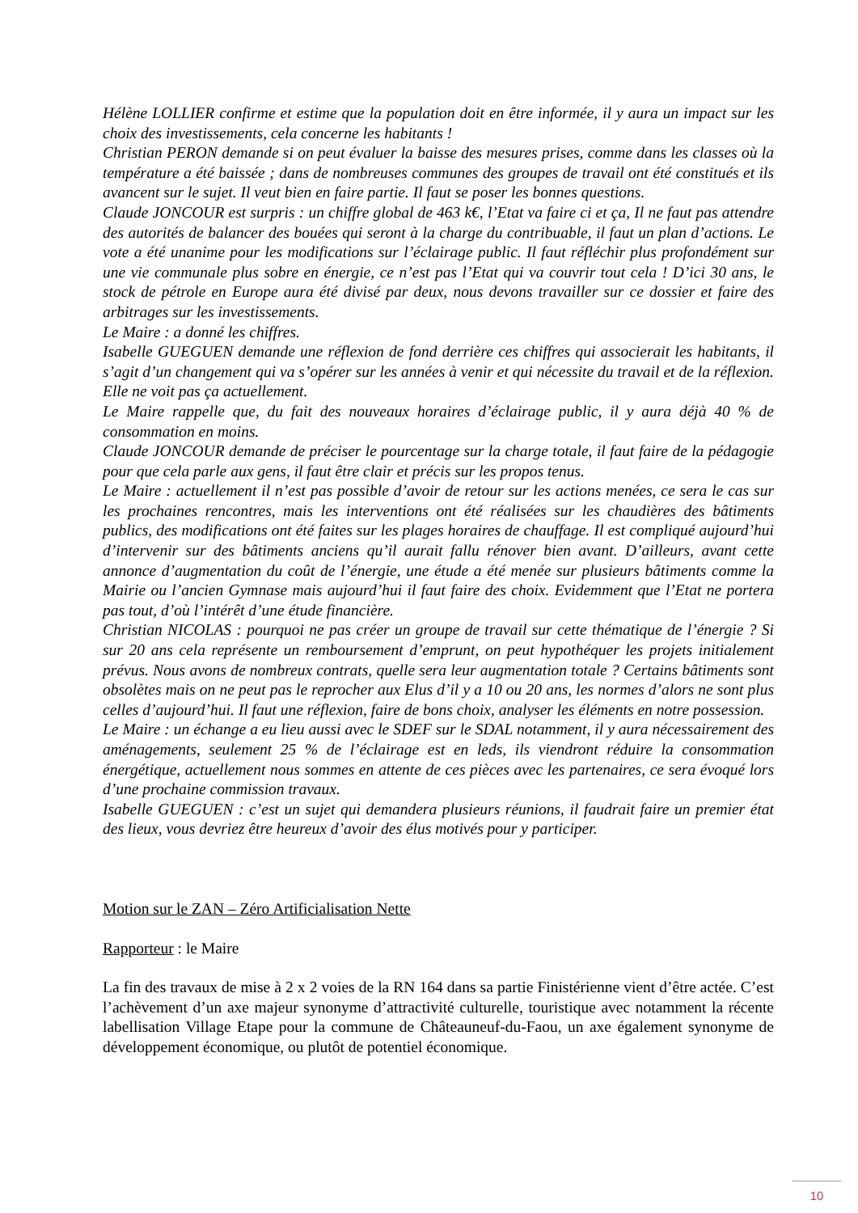Hélène LOLLIER confirme et estime que la population doit en être informée, il y aura un impact sur les choix des investissements, cela concerne les habitants !
Christian PERON demande si on peut évaluer la baisse des mesures prises, comme dans les classes où la température a été baissée ; dans de nombreuses communes des groupes de travail ont été constitués et ils avancent sur le sujet. Il veut bien en faire partie. Il faut se poser les bonnes questions.
Claude JONCOUR est surpris : un chiffre global de 463 k€, l’Etat va faire ci et ça, Il ne faut pas attendre des autorités de balancer des bouées qui seront à la charge du contribuable, il faut un plan d’actions. Le vote a été unanime pour les modifications sur l’éclairage public. Il faut réfléchir plus profondément sur une vie communale plus sobre en énergie, ce n’est pas l’Etat qui va couvrir tout cela ! D’ici 30 ans, le stock de pétrole en Europe aura été divisé par deux, nous devons travailler sur ce dossier et faire des arbitrages sur les investissements.
Le Maire : a donné les chiffres.
Isabelle GUEGUEN demande une réflexion de fond derrière ces chiffres qui associerait les habitants, il s’agit d’un changement qui va s’opérer sur les années à venir et qui nécessite du travail et de la réflexion. Elle ne voit pas ça actuellement.
Le Maire rappelle que, du fait des nouveaux horaires d’éclairage public, il y aura déjà 40 % de consommation en moins.
Claude JONCOUR demande de préciser le pourcentage sur la charge totale, il faut faire de la pédagogie pour que cela parle aux gens, il faut être clair et précis sur les propos tenus.
Le Maire : actuellement il n’est pas possible d’avoir de retour sur les actions menées, ce sera le cas sur les prochaines rencontres, mais les interventions ont été réalisées sur les chaudières des bâtiments publics, des modifications ont été faites sur les plages horaires de chauffage. Il est compliqué aujourd’hui d’intervenir sur des bâtiments anciens qu’il aurait fallu rénover bien avant. D’ailleurs, avant cette annonce d’augmentation du coût de l’énergie, une étude a été menée sur plusieurs bâtiments comme la Mairie ou l’ancien Gymnase mais aujourd’hui il faut faire des choix. Evidemment que l’Etat ne portera pas tout, d’où l’intérêt d’une étude financière.
Christian NICOLAS : pourquoi ne pas créer un groupe de travail sur cette thématique de l’énergie ? Si sur 20 ans cela représente un remboursement d’emprunt, on peut hypothéquer les projets initialement prévus. Nous avons de nombreux contrats, quelle sera leur augmentation totale ? Certains bâtiments sont obsolètes mais on ne peut pas le reprocher aux Elus d’il y a 10 ou 20 ans, les normes d’alors ne sont plus celles d’aujourd’hui. Il faut une réflexion, faire de bons choix, analyser les éléments en notre possession.
Le Maire : un échange a eu lieu aussi avec le SDEF sur le SDAL notamment, il y aura nécessairement des aménagements, seulement 25 % de l’éclairage est en leds, ils viendront réduire la consommation énergétique, actuellement nous sommes en attente de ces pièces avec les partenaires, ce sera évoqué lors d’une prochaine commission travaux.
Isabelle GUEGUEN : c’est un sujet qui demandera plusieurs réunions, il faudrait faire un premier état des lieux, vous devriez être heureux d’avoir des élus motivés pour y participer.
Motion sur le ZAN – Zéro Artificialisation Nette
Rapporteur : le Maire
La fin des travaux de mise à 2 x 2 voies de la RN 164 dans sa partie Finistérienne vient d’être actée. C’est l’achèvement d’un axe majeur synonyme d’attractivité culturelle, touristique avec notamment la récente labellisation Village Etape pour la commune de Châteauneuf-du-Faou, un axe également synonyme de développement économique, ou plutôt de potentiel économique.
10